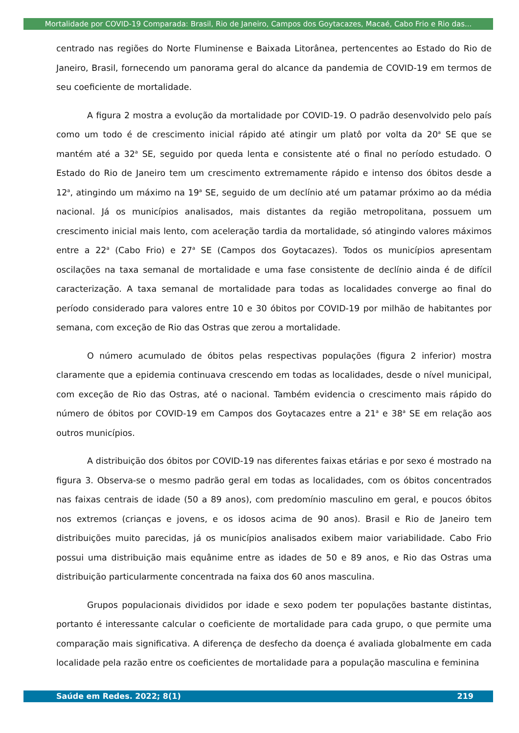Mortalidade por COVID-19 Comparada: Brasil, Rio de Janeiro, Campos dos Goytacazes, Macaé, Cabo Frio e Rio das...
centrado nas regiões do Norte Fluminense e Baixada Litorânea, pertencentes ao Estado do Rio de Janeiro, Brasil, fornecendo um panorama geral do alcance da pandemia de COVID-19 em termos de seu coeficiente de mortalidade.
A figura 2 mostra a evolução da mortalidade por COVID-19. O padrão desenvolvido pelo país como um todo é de crescimento inicial rápido até atingir um platô por volta da 20<sup>a</sup> SE que se mantém até a 32<sup>a</sup> SE, seguido por queda lenta e consistente até o final no período estudado. O Estado do Rio de Janeiro tem um crescimento extremamente rápido e intenso dos óbitos desde a 12<sup>a</sup>, atingindo um máximo na 19<sup>a</sup> SE, seguido de um declínio até um patamar próximo ao da média nacional. Já os municípios analisados, mais distantes da região metropolitana, possuem um crescimento inicial mais lento, com aceleração tardia da mortalidade, só atingindo valores máximos entre a 22<sup>a</sup> (Cabo Frio) e 27<sup>a</sup> SE (Campos dos Goytacazes). Todos os municípios apresentam oscilações na taxa semanal de mortalidade e uma fase consistente de declínio ainda é de difícil caracterização. A taxa semanal de mortalidade para todas as localidades converge ao final do período considerado para valores entre 10 e 30 óbitos por COVID-19 por milhão de habitantes por semana, com exceção de Rio das Ostras que zerou a mortalidade.
O número acumulado de óbitos pelas respectivas populações (figura 2 inferior) mostra claramente que a epidemia continuava crescendo em todas as localidades, desde o nível municipal, com exceção de Rio das Ostras, até o nacional. Também evidencia o crescimento mais rápido do número de óbitos por COVID-19 em Campos dos Goytacazes entre a 21<sup>a</sup> e 38<sup>a</sup> SE em relação aos outros municípios.
A distribuição dos óbitos por COVID-19 nas diferentes faixas etárias e por sexo é mostrado na figura 3. Observa-se o mesmo padrão geral em todas as localidades, com os óbitos concentrados nas faixas centrais de idade (50 a 89 anos), com predomínio masculino em geral, e poucos óbitos nos extremos (crianças e jovens, e os idosos acima de 90 anos). Brasil e Rio de Janeiro tem distribuições muito parecidas, já os municípios analisados exibem maior variabilidade. Cabo Frio possui uma distribuição mais equânime entre as idades de 50 e 89 anos, e Rio das Ostras uma distribuição particularmente concentrada na faixa dos 60 anos masculina.
Grupos populacionais divididos por idade e sexo podem ter populações bastante distintas, portanto é interessante calcular o coeficiente de mortalidade para cada grupo, o que permite uma comparação mais significativa. A diferença de desfecho da doença é avaliada globalmente em cada localidade pela razão entre os coeficientes de mortalidade para a população masculina e feminina
Saúde em Redes. 2022; 8(1) 219